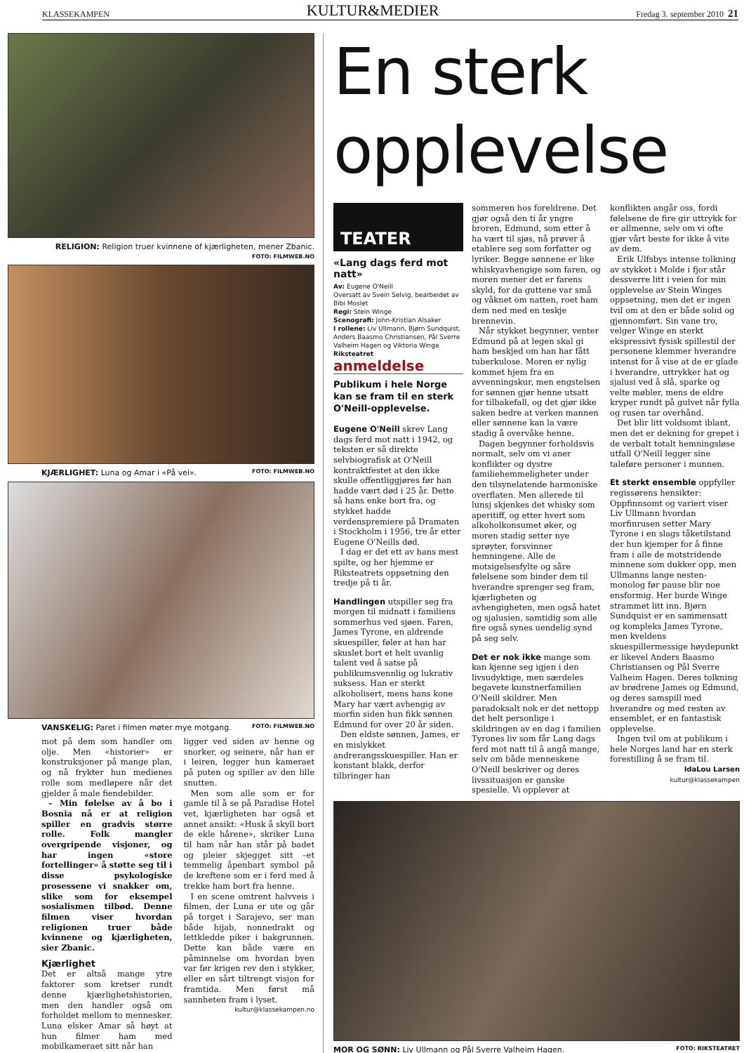KLASSEKAMPEN KULTUR&MEDIER Fredag 3. september 2010 21
RELIGION: Religion truer kvinnene of kjærligheten, mener Zbanic.
FOTO: FILMWEB.NO
KJÆRLIGHET: Luna og Amar i «På vei». FOTO: FILMWEB.NO
VANSKELIG: Paret i filmen møter mye motgang. FOTO: FILMWEB.NO
mot på dem som handler om olje. Men «historier» er konstruksjoner på mange plan, og nå frykter hun medienes rolle som medløpere når det gjelder å male fiendebilder.
– Min følelse av å bo i Bosnia nå er at religion spiller en gradvis større rolle. Folk mangler overgripende visjoner, og har ingen «store fortellinger» å støtte seg til i disse psykologiske prosessene vi snakker om, slike som for eksempel sosialismen tilbød. Denne filmen viser hvordan religionen truer både kvinnene og kjærligheten, sier Zbanic.
Kjærlighet
Det er altså mange ytre faktorer som kretser rundt denne kjærlighetshistorien, men den handler også om forholdet mellom to mennesker. Luna elsker Amar så høyt at hun filmer ham med mobilkameraet sitt når han
ligger ved siden av henne og snorker, og seinere, når han er i leiren, legger hun kameraet på puten og spiller av den lille snutten.
Men som alle som er for gamle til å se på Paradise Hotel vet, kjærligheten har også et annet ansikt: «Husk å skyll bort de ekle hårene», skriker Luna til ham når han står på badet og pleier skjegget sitt –et temmelig åpenbart symbol på de kreftene som er i ferd med å trekke ham bort fra henne.
I en scene omtrent halvveis i filmen, der Luna er ute og går på torget i Sarajevo, ser man både hijab, nonnedrakt og lettkledde piker i bakgrunnen. Dette kan både være en påminnelse om hvordan byen var før krigen rev den i stykker, eller en sårt tiltrengt visjon for framtida. Men først må sannheten fram i lyset.
kultur@klassekampen.no
En sterk
opplevelse
TEATER
«Lang dags ferd mot natt»
Av: Eugene O'Neill
Oversatt av Svein Selvig, bearbeidet av Bibi Moslet
Regi: Stein Winge
Scenografi: John-Kristian Alsaker
I rollene: Liv Ullmann, Bjørn Sundquist, Anders Baasmo Christiansen, Pål Sverre Valheim Hagen og Viktoria Winge
Riksteatret
anmeldelse
Publikum i hele Norge kan se fram til en sterk O'Neill-opplevelse.
Eugene O'Neill skrev Lang dags ferd mot natt i 1942, og teksten er så direkte selvbiografisk at O'Neill kontraktfestet at den ikke skulle offentliggjøres før han hadde vært død i 25 år. Dette så hans enke bort fra, og stykket hadde verdenspremiere på Dramaten i Stockholm i 1956, tre år etter Eugene O'Neills død.
I dag er det ett av hans mest spilte, og her hjemme er Riksteatrets oppsetning den tredje på ti år.
Handlingen utspiller seg fra morgen til midnatt i familiens sommerhus ved sjøen. Faren, James Tyrone, en aldrende skuespiller, føler at han har skuslet bort et helt uvanlig talent ved å satse på publikumsvennlig og lukrativ suksess. Han er sterkt alkoholisert, mens hans kone Mary har vært avhengig av morfin siden hun fikk sønnen Edmund for over 20 år siden.
Den eldste sønnen, James, er en mislykket andrerangsskuespiller. Han er konstant blakk, derfor tilbringer han
sommeren hos foreldrene. Det gjør også den ti år yngre broren, Edmund, som etter å ha vært til sjøs, nå prøver å etablere seg som forfatter og lyriker. Begge sønnene er like whiskyavhengige som faren, og moren mener det er farens skyld, for da guttene var små og våknet om natten, roet ham dem ned med en teskje brennevin.
Når stykket begynner, venter Edmund på at legen skal gi ham beskjed om han har fått tuberkulose. Moren er nylig kommet hjem fra en avvenningskur, men engstelsen for sønnen gjør henne utsatt for tilbakefall, og det gjør ikke saken bedre at verken mannen eller sønnene kan la være stadig å overvåke henne.
Dagen begynner forholdsvis normalt, selv om vi aner konflikter og dystre familiehemmeligheter under den tilsynelatende harmoniske overflaten. Men allerede til lunsj skjenkes det whisky som aperitiff, og etter hvert som alkoholkonsumet øker, og moren stadig setter nye sprøyter, forsvinner hemningene. Alle de motsigelsesfylte og såre følelsene som binder dem til hverandre sprenger seg fram, kjærligheten og avhengigheten, men også hatet og sjalusien, samtidig som alle fire også synes uendelig synd på seg selv.
Det er nok ikke mange som kan kjenne seg igjen i den livsudyktige, men særdeles begavete kunstnerfamilien O'Neill skildrer. Men paradoksalt nok er det nettopp det helt personlige i skildringen av en dag i familien Tyrones liv som får Lang dags ferd mot natt til å angå mange, selv om både menneskene O'Neill beskriver og deres livssituasjon er ganske spesielle. Vi opplever at
konflikten angår oss, fordi følelsene de fire gir uttrykk for er allmenne, selv om vi ofte gjør vårt beste for ikke å vite av dem.
Erik Ulfsbys intense tolkning av stykket i Molde i fjor står dessverre litt i veien for min opplevelse av Stein Winges oppsetning, men det er ingen tvil om at den er både solid og gjennomført. Sin vane tro, velger Winge en sterkt ekspressivt fysisk spillestil der personene klemmer hverandre intenst for å vise at de er glade i hverandre, uttrykker hat og sjalusi ved å slå, sparke og velte møbler, mens de eldre kryper rundt på gulvet når fylla og rusen tar overhånd.
Det blir litt voldsomt iblant, men det er dekning for grepet i de verbalt totalt hemningsløse utfall O'Neill legger sine taleføre personer i munnen.
Et sterkt ensemble oppfyller regissørens hensikter: Oppfinnsomt og variert viser Liv Ullmann hvordan morfinrusen setter Mary Tyrone i en slags tåketilstand der hun kjemper for å finne fram i alle de motstridende minnene som dukker opp, men Ullmanns lange nesten-monolog før pause blir noe ensformig. Her burde Winge strammet litt inn. Bjørn Sundquist er en sammensatt og kompleks James Tyrone, men kveldens skuespillermessige høydepunkt er likevel Anders Baasmo Christiansen og Pål Sverre Valheim Hagen. Deres tolkning av brødrene James og Edmund, og deres samspill med hverandre og med resten av ensemblet, er en fantastisk opplevelse.
Ingen tvil om at publikum i hele Norges land har en sterk forestilling å se fram til.
IdaLou Larsen
kultur@klassekampen
MOR OG SØNN: Liv Ullmann og Pål Sverre Valheim Hagen. FOTO: RIKSTEATRET